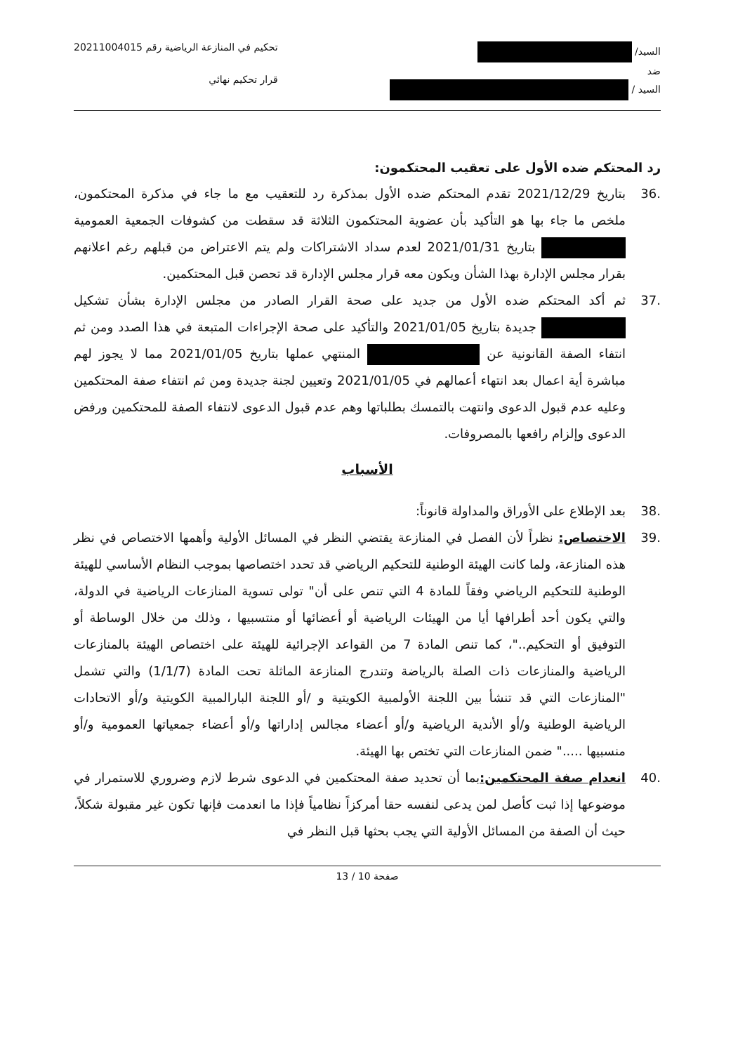السيد/
ضد
السيد /
تحكيم في المنازعة الرياضية رقم 20211004015
قرار تحكيم نهائي
رد المحتكم ضده الأول على تعقيب المحتكمون:
.36 بتاريخ 2021/12/29 تقدم المحتكم ضده الأول بمذكرة رد للتعقيب مع ما جاء في مذكرة المحتكمون، ملخص ما جاء بها هو التأكيد بأن عضوية المحتكمون الثلاثة قد سقطت من كشوفات الجمعية العمومية بتاريخ 2021/01/31 لعدم سداد الاشتراكات ولم يتم الاعتراض من قبلهم رغم اعلانهم بقرار مجلس الإدارة بهذا الشأن ويكون معه قرار مجلس الإدارة قد تحصن قبل المحتكمين.
.37 ثم أكد المحتكم ضده الأول من جديد على صحة القرار الصادر من مجلس الإدارة بشأن تشكيل جديدة بتاريخ 2021/01/05 والتأكيد على صحة الإجراءات المتبعة في هذا الصدد ومن ثم انتفاء الصفة القانونية عن المنتهي عملها بتاريخ 2021/01/05 مما لا يجوز لهم مباشرة أية اعمال بعد انتهاء أعمالهم في 2021/01/05 وتعيين لجنة جديدة ومن ثم انتفاء صفة المحتكمين وعليه عدم قبول الدعوى وانتهت بالتمسك بطلباتها وهم عدم قبول الدعوى لانتفاء الصفة للمحتكمين ورفض الدعوى وإلزام رافعها بالمصروفات.
الأسباب
.38 بعد الإطلاع على الأوراق والمداولة قانوناً:
.39 الاختصاص: نظراً لأن الفصل في المنازعة يقتضي النظر في المسائل الأولية وأهمها الاختصاص في نظر هذه المنازعة، ولما كانت الهيئة الوطنية للتحكيم الرياضي قد تحدد اختصاصها بموجب النظام الأساسي للهيئة الوطنية للتحكيم الرياضي وفقاً للمادة 4 التي تنص على أن" تولى تسوية المنازعات الرياضية في الدولة، والتي يكون أحد أطرافها أيا من الهيئات الرياضية أو أعضائها أو منتسبيها ، وذلك من خلال الوساطة أو التوفيق أو التحكيم.."، كما تنص المادة 7 من القواعد الإجرائية للهيئة على اختصاص الهيئة بالمنازعات الرياضية والمنازعات ذات الصلة بالرياضة وتندرج المنازعة الماثلة تحت المادة (1/1/7) والتي تشمل "المنازعات التي قد تنشأ بين اللجنة الأولمبية الكويتية و /أو اللجنة البارالمبية الكويتية و/أو الاتحادات الرياضية الوطنية و/أو الأندية الرياضية و/أو أعضاء مجالس إداراتها و/أو أعضاء جمعياتها العمومية و/أو منسبيها ....." ضمن المنازعات التي تختص بها الهيئة.
.40 انعدام صفة المحتكمين: بما أن تحديد صفة المحتكمين في الدعوى شرط لازم وضروري للاستمرار في موضوعها إذا ثبت كأصل لمن يدعى لنفسه حقا أمركزاً نظامياً فإذا ما انعدمت فإنها تكون غير مقبولة شكلاً، حيث أن الصفة من المسائل الأولية التي يجب بحثها قبل النظر في
صفحة 10 / 13